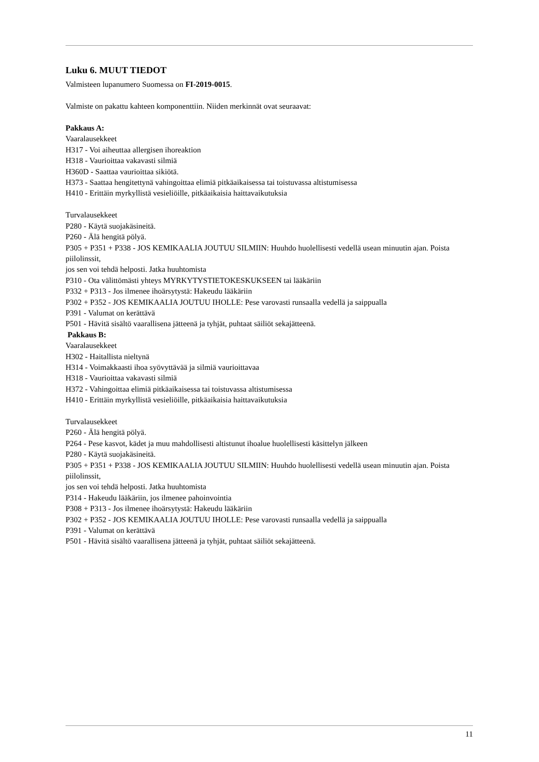Luku 6. MUUT TIEDOT
Valmisteen lupanumero Suomessa on FI-2019-0015.
Valmiste on pakattu kahteen komponenttiin. Niiden merkinnät ovat seuraavat:
Pakkaus A:
Vaaralausekkeet
H317 - Voi aiheuttaa allergisen ihoreaktion
H318 - Vaurioittaa vakavasti silmiä
H360D - Saattaa vaurioittaa sikiötä.
H373 - Saattaa hengitettynä vahingoittaa elimiä pitkäaikaisessa tai toistuvassa altistumisessa
H410 - Erittäin myrkyllistä vesieliöille, pitkäaikaisia haittavaikutuksia
Turvalausekkeet
P280 - Käytä suojakäsineitä.
P260 - Älä hengitä pölyä.
P305 + P351 + P338 - JOS KEMIKAALIA JOUTUU SILMIIN: Huuhdo huolellisesti vedellä usean minuutin ajan. Poista piilolinssit,
jos sen voi tehdä helposti. Jatka huuhtomista
P310 - Ota välittömästi yhteys MYRKYTYSTIETOKESKUKSEEN tai lääkäriin
P332 + P313 - Jos ilmenee ihoärsytystä: Hakeudu lääkäriin
P302 + P352 - JOS KEMIKAALIA JOUTUU IHOLLE: Pese varovasti runsaalla vedellä ja saippualla
P391 - Valumat on kerättävä
P501 - Hävitä sisältö vaarallisena jätteenä ja tyhjät, puhtaat säiliöt sekajätteenä.
Pakkaus B:
Vaaralausekkeet
H302 - Haitallista nieltynä
H314 - Voimakkaasti ihoa syövyttävää ja silmiä vaurioittavaa
H318 - Vaurioittaa vakavasti silmiä
H372 - Vahingoittaa elimiä pitkäaikaisessa tai toistuvassa altistumisessa
H410 - Erittäin myrkyllistä vesieliöille, pitkäaikaisia haittavaikutuksia
Turvalausekkeet
P260 - Älä hengitä pölyä.
P264 - Pese kasvot, kädet ja muu mahdollisesti altistunut ihoalue huolellisesti käsittelyn jälkeen
P280 - Käytä suojakäsineitä.
P305 + P351 + P338 - JOS KEMIKAALIA JOUTUU SILMIIN: Huuhdo huolellisesti vedellä usean minuutin ajan. Poista piilolinssit,
jos sen voi tehdä helposti. Jatka huuhtomista
P314 - Hakeudu lääkäriin, jos ilmenee pahoinvointia
P308 + P313 - Jos ilmenee ihoärsytystä: Hakeudu lääkäriin
P302 + P352 - JOS KEMIKAALIA JOUTUU IHOLLE: Pese varovasti runsaalla vedellä ja saippualla
P391 - Valumat on kerättävä
P501 - Hävitä sisältö vaarallisena jätteenä ja tyhjät, puhtaat säiliöt sekajätteenä.
11